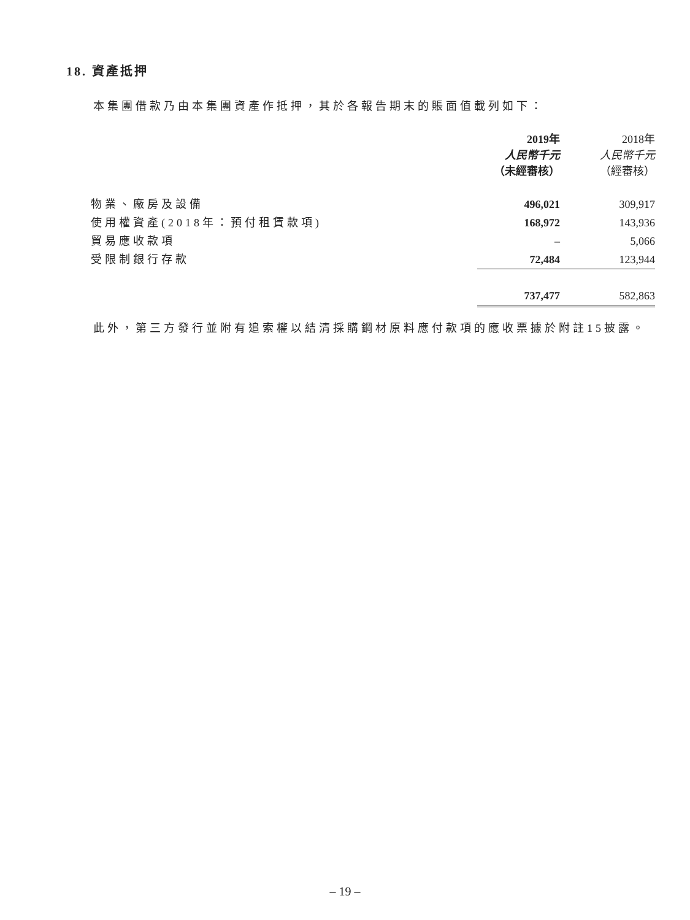18. 資產抵押
本集團借款乃由本集團資產作抵押，其於各報告期末的賬面值載列如下：
| | 2019年 人民幣千元 （未經審核） | 2018年 人民幣千元 （經審核） |
| --- | --- | --- |
| 物業、廠房及設備 | 496,021 | 309,917 |
| 使用權資產(2018年：預付租賃款項) | 168,972 | 143,936 |
| 貿易應收款項 | – | 5,066 |
| 受限制銀行存款 | 72,484 | 123,944 |
| | 737,477 | 582,863 |
此外，第三方發行並附有追索權以結清採購鋼材原料應付款項的應收票據於附註15披露。
– 19 –